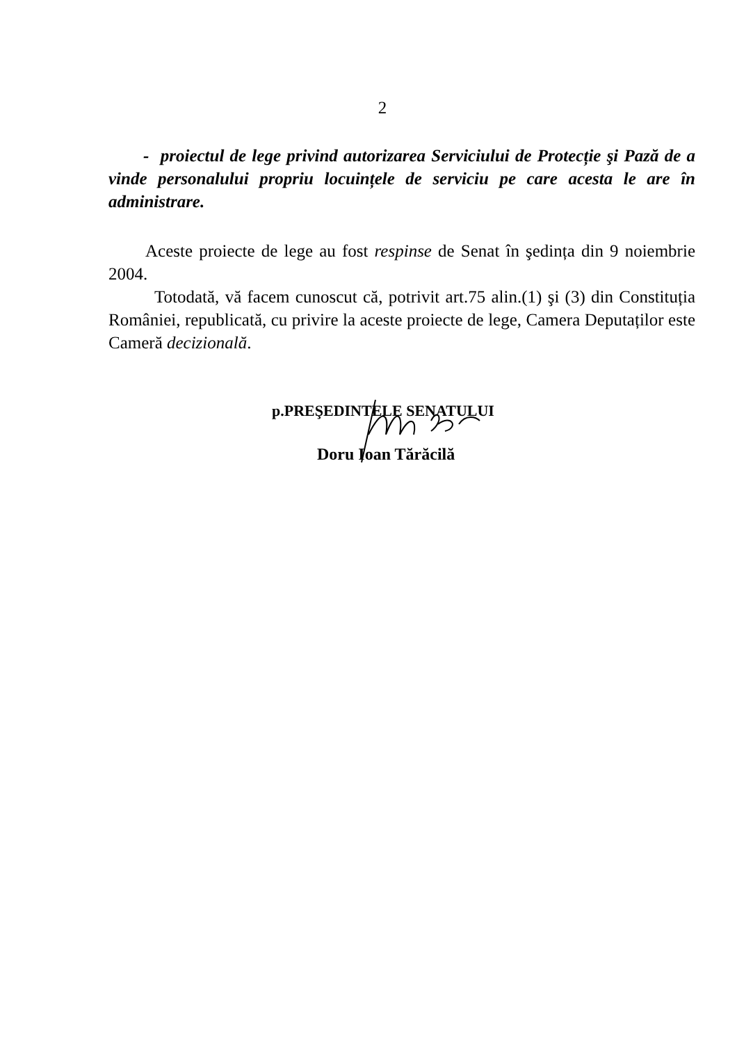2
- proiectul de lege privind autorizarea Serviciului de Protecție şi Pază de a vinde personalului propriu locuințele de serviciu pe care acesta le are în administrare.
Aceste proiecte de lege au fost respinse de Senat în şedința din 9 noiembrie 2004.
Totodată, vă facem cunoscut că, potrivit art.75 alin.(1) şi (3) din Constituția României, republicată, cu privire la aceste proiecte de lege, Camera Deputaților este Cameră decizională.
p.PREŞEDINTELE SENATULUI
Doru Ioan Tărăcilă